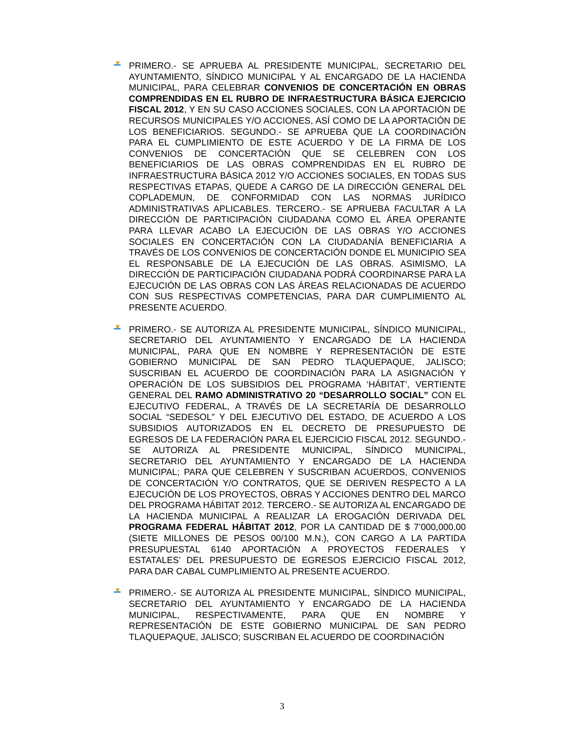PRIMERO.- SE APRUEBA AL PRESIDENTE MUNICIPAL, SECRETARIO DEL AYUNTAMIENTO, SÍNDICO MUNICIPAL Y AL ENCARGADO DE LA HACIENDA MUNICIPAL, PARA CELEBRAR CONVENIOS DE CONCERTACIÓN EN OBRAS COMPRENDIDAS EN EL RUBRO DE INFRAESTRUCTURA BÁSICA EJERCICIO FISCAL 2012, Y EN SU CASO ACCIONES SOCIALES, CON LA APORTACIÓN DE RECURSOS MUNICIPALES Y/O ACCIONES, ASÍ COMO DE LA APORTACIÓN DE LOS BENEFICIARIOS. SEGUNDO.- SE APRUEBA QUE LA COORDINACIÓN PARA EL CUMPLIMIENTO DE ESTE ACUERDO Y DE LA FIRMA DE LOS CONVENIOS DE CONCERTACIÓN QUE SE CELEBREN CON LOS BENEFICIARIOS DE LAS OBRAS COMPRENDIDAS EN EL RUBRO DE INFRAESTRUCTURA BÁSICA 2012 Y/O ACCIONES SOCIALES, EN TODAS SUS RESPECTIVAS ETAPAS, QUEDE A CARGO DE LA DIRECCIÓN GENERAL DEL COPLADEMUN, DE CONFORMIDAD CON LAS NORMAS JURÍDICO ADMINISTRATIVAS APLICABLES. TERCERO.- SE APRUEBA FACULTAR A LA DIRECCIÓN DE PARTICIPACIÓN CIUDADANA COMO EL ÁREA OPERANTE PARA LLEVAR ACABO LA EJECUCIÓN DE LAS OBRAS Y/O ACCIONES SOCIALES EN CONCERTACIÓN CON LA CIUDADANÍA BENEFICIARIA A TRAVÉS DE LOS CONVENIOS DE CONCERTACIÓN DONDE EL MUNICIPIO SEA EL RESPONSABLE DE LA EJECUCIÓN DE LAS OBRAS. ASIMISMO, LA DIRECCIÓN DE PARTICIPACIÓN CIUDADANA PODRÁ COORDINARSE PARA LA EJECUCIÓN DE LAS OBRAS CON LAS ÁREAS RELACIONADAS DE ACUERDO CON SUS RESPECTIVAS COMPETENCIAS, PARA DAR CUMPLIMIENTO AL PRESENTE ACUERDO.
PRIMERO.- SE AUTORIZA AL PRESIDENTE MUNICIPAL, SÍNDICO MUNICIPAL, SECRETARIO DEL AYUNTAMIENTO Y ENCARGADO DE LA HACIENDA MUNICIPAL, PARA QUE EN NOMBRE Y REPRESENTACIÓN DE ESTE GOBIERNO MUNICIPAL DE SAN PEDRO TLAQUEPAQUE, JALISCO; SUSCRIBAN EL ACUERDO DE COORDINACIÓN PARA LA ASIGNACIÓN Y OPERACIÓN DE LOS SUBSIDIOS DEL PROGRAMA ‘HÁBITAT’, VERTIENTE GENERAL DEL RAMO ADMINISTRATIVO 20 “DESARROLLO SOCIAL” CON EL EJECUTIVO FEDERAL, A TRAVÉS DE LA SECRETARÍA DE DESARROLLO SOCIAL “SEDESOL” Y DEL EJECUTIVO DEL ESTADO, DE ACUERDO A LOS SUBSIDIOS AUTORIZADOS EN EL DECRETO DE PRESUPUESTO DE EGRESOS DE LA FEDERACIÓN PARA EL EJERCICIO FISCAL 2012. SEGUNDO.- SE AUTORIZA AL PRESIDENTE MUNICIPAL, SÍNDICO MUNICIPAL, SECRETARIO DEL AYUNTAMIENTO Y ENCARGADO DE LA HACIENDA MUNICIPAL; PARA QUE CELEBREN Y SUSCRIBAN ACUERDOS, CONVENIOS DE CONCERTACIÓN Y/O CONTRATOS, QUE SE DERIVEN RESPECTO A LA EJECUCIÓN DE LOS PROYECTOS, OBRAS Y ACCIONES DENTRO DEL MARCO DEL PROGRAMA HÁBITAT 2012. TERCERO.- SE AUTORIZA AL ENCARGADO DE LA HACIENDA MUNICIPAL A REALIZAR LA EROGACIÓN DERIVADA DEL PROGRAMA FEDERAL HÁBITAT 2012, POR LA CANTIDAD DE $ 7’000,000.00 (SIETE MILLONES DE PESOS 00/100 M.N.), CON CARGO A LA PARTIDA PRESUPUESTAL 6140 APORTACIÓN A PROYECTOS FEDERALES Y ESTATALES’ DEL PRESUPUESTO DE EGRESOS EJERCICIO FISCAL 2012, PARA DAR CABAL CUMPLIMIENTO AL PRESENTE ACUERDO.
PRIMERO.- SE AUTORIZA AL PRESIDENTE MUNICIPAL, SÍNDICO MUNICIPAL, SECRETARIO DEL AYUNTAMIENTO Y ENCARGADO DE LA HACIENDA MUNICIPAL, RESPECTIVAMENTE, PARA QUE EN NOMBRE Y REPRESENTACIÓN DE ESTE GOBIERNO MUNICIPAL DE SAN PEDRO TLAQUEPAQUE, JALISCO; SUSCRIBAN EL ACUERDO DE COORDINACIÓN
3